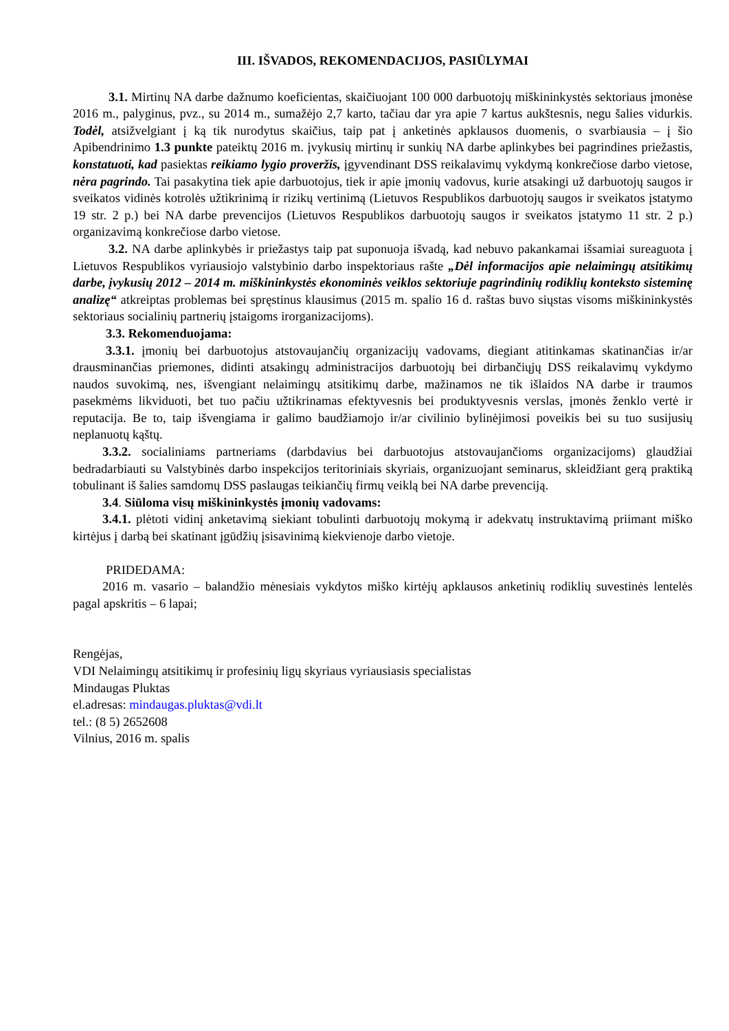III. IŠVADOS, REKOMENDACIJOS, PASIŪLYMAI
3.1. Mirtinų NA darbe dažnumo koeficientas, skaičiuojant 100 000 darbuotojų miškininkystės sektoriaus įmonėse 2016 m., palyginus, pvz., su 2014 m., sumažėjo 2,7 karto, tačiau dar yra apie 7 kartus aukštesnis, negu šalies vidurkis. Todėl, atsižvelgiant į ką tik nurodytus skaičius, taip pat į anketinės apklausos duomenis, o svarbiausia – į šio Apibendrinimo 1.3 punkte pateiktų 2016 m. įvykusių mirtinų ir sunkių NA darbe aplinkybes bei pagrindines priežastis, konstatuoti, kad pasiektas reikiamo lygio proveržis, įgyvendinant DSS reikalavimų vykdymą konkrečiose darbo vietose, nėra pagrindo. Tai pasakytina tiek apie darbuotojus, tiek ir apie įmonių vadovus, kurie atsakingi už darbuotojų saugos ir sveikatos vidinės kotrolės užtikrinimą ir rizikų vertinimą (Lietuvos Respublikos darbuotojų saugos ir sveikatos įstatymo 19 str. 2 p.) bei NA darbe prevencijos (Lietuvos Respublikos darbuotojų saugos ir sveikatos įstatymo 11 str. 2 p.) organizavimą konkrečiose darbo vietose.
3.2. NA darbe aplinkybės ir priežastys taip pat suponuoja išvadą, kad nebuvo pakankamai išsamiai sureaguota į Lietuvos Respublikos vyriausiojo valstybinio darbo inspektoriaus rašte „Dėl informacijos apie nelaimingų atsitikimų darbe, įvykusių 2012 – 2014 m. miškininkystės ekonominės veiklos sektoriuje pagrindinių rodiklių konteksto sisteminę analizę“ atkreiptas problemas bei spręstinus klausimus (2015 m. spalio 16 d. raštas buvo siųstas visoms miškininkystės sektoriaus socialinių partnerių įstaigoms irorganizacijoms).
3.3. Rekomenduojama:
3.3.1. įmonių bei darbuotojus atstovaujančių organizacijų vadovams, diegiant atitinkamas skatinančias ir/ar drausminančias priemones, didinti atsakingų administracijos darbuotojų bei dirbančiųjų DSS reikalavimų vykdymo naudos suvokimą, nes, išvengiant nelaimingų atsitikimų darbe, mažinamos ne tik išlaidos NA darbe ir traumos pasekmėms likviduoti, bet tuo pačiu užtikrinamas efektyvesnis bei produktyvesnis verslas, įmonės ženklo vertė ir reputacija. Be to, taip išvengiama ir galimo baudžiamojo ir/ar civilinio bylinėjimosi poveikis bei su tuo susijusių neplanuotų kąštų.
3.3.2. socialiniams partneriams (darbdavius bei darbuotojus atstovaujančioms organizacijoms) glaudžiai bedradarbiauti su Valstybinės darbo inspekcijos teritoriniais skyriais, organizuojant seminarus, skleidžiant gerą praktiką tobulinant iš šalies samdomų DSS paslaugas teikiančių firmų veiklą bei NA darbe prevenciją.
3.4. Siūloma visų miškininkystės įmonių vadovams:
3.4.1. plėtoti vidinį anketavimą siekiant tobulinti darbuotojų mokymą ir adekvatų instruktavimą priimant miško kirtėjus į darbą bei skatinant įgūdžių įsisavinimą kiekvienoje darbo vietoje.
PRIDEDAMA:
2016 m. vasario – balandžio mėnesiais vykdytos miško kirtėjų apklausos anketinių rodiklių suvestinės lentelės pagal apskritis – 6 lapai;
Rengėjas,
VDI Nelaimingų atsitikimų ir profesinių ligų skyriaus vyriausiasis specialistas
Mindaugas Pluktas
el.adresas: mindaugas.pluktas@vdi.lt
tel.: (8 5) 2652608
Vilnius, 2016 m. spalis